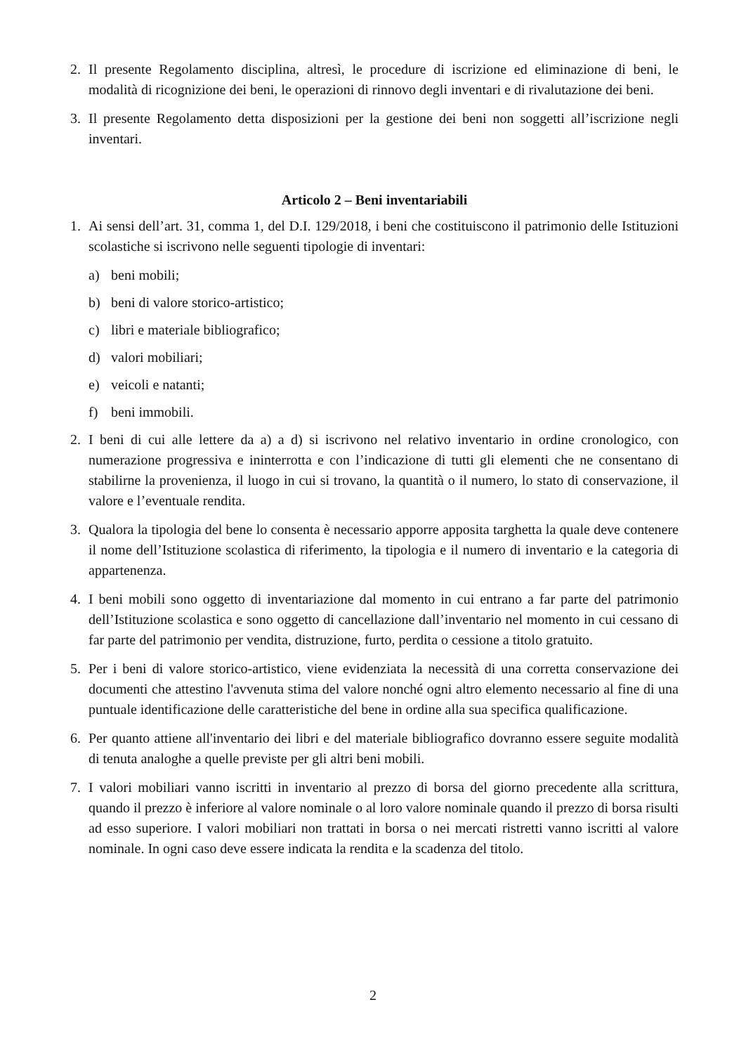2. Il presente Regolamento disciplina, altresì, le procedure di iscrizione ed eliminazione di beni, le modalità di ricognizione dei beni, le operazioni di rinnovo degli inventari e di rivalutazione dei beni.
3. Il presente Regolamento detta disposizioni per la gestione dei beni non soggetti all’iscrizione negli inventari.
Articolo 2 – Beni inventariabili
1. Ai sensi dell’art. 31, comma 1, del D.I. 129/2018, i beni che costituiscono il patrimonio delle Istituzioni scolastiche si iscrivono nelle seguenti tipologie di inventari:
a) beni mobili;
b) beni di valore storico-artistico;
c) libri e materiale bibliografico;
d) valori mobiliari;
e) veicoli e natanti;
f) beni immobili.
2. I beni di cui alle lettere da a) a d) si iscrivono nel relativo inventario in ordine cronologico, con numerazione progressiva e ininterrotta e con l’indicazione di tutti gli elementi che ne consentano di stabilirne la provenienza, il luogo in cui si trovano, la quantità o il numero, lo stato di conservazione, il valore e l’eventuale rendita.
3. Qualora la tipologia del bene lo consenta è necessario apporre apposita targhetta la quale deve contenere il nome dell’Istituzione scolastica di riferimento, la tipologia e il numero di inventario e la categoria di appartenenza.
4. I beni mobili sono oggetto di inventariazione dal momento in cui entrano a far parte del patrimonio dell’Istituzione scolastica e sono oggetto di cancellazione dall’inventario nel momento in cui cessano di far parte del patrimonio per vendita, distruzione, furto, perdita o cessione a titolo gratuito.
5. Per i beni di valore storico-artistico, viene evidenziata la necessità di una corretta conservazione dei documenti che attestino l'avvenuta stima del valore nonché ogni altro elemento necessario al fine di una puntuale identificazione delle caratteristiche del bene in ordine alla sua specifica qualificazione.
6. Per quanto attiene all'inventario dei libri e del materiale bibliografico dovranno essere seguite modalità di tenuta analoghe a quelle previste per gli altri beni mobili.
7. I valori mobiliari vanno iscritti in inventario al prezzo di borsa del giorno precedente alla scrittura, quando il prezzo è inferiore al valore nominale o al loro valore nominale quando il prezzo di borsa risulti ad esso superiore. I valori mobiliari non trattati in borsa o nei mercati ristretti vanno iscritti al valore nominale. In ogni caso deve essere indicata la rendita e la scadenza del titolo.
2